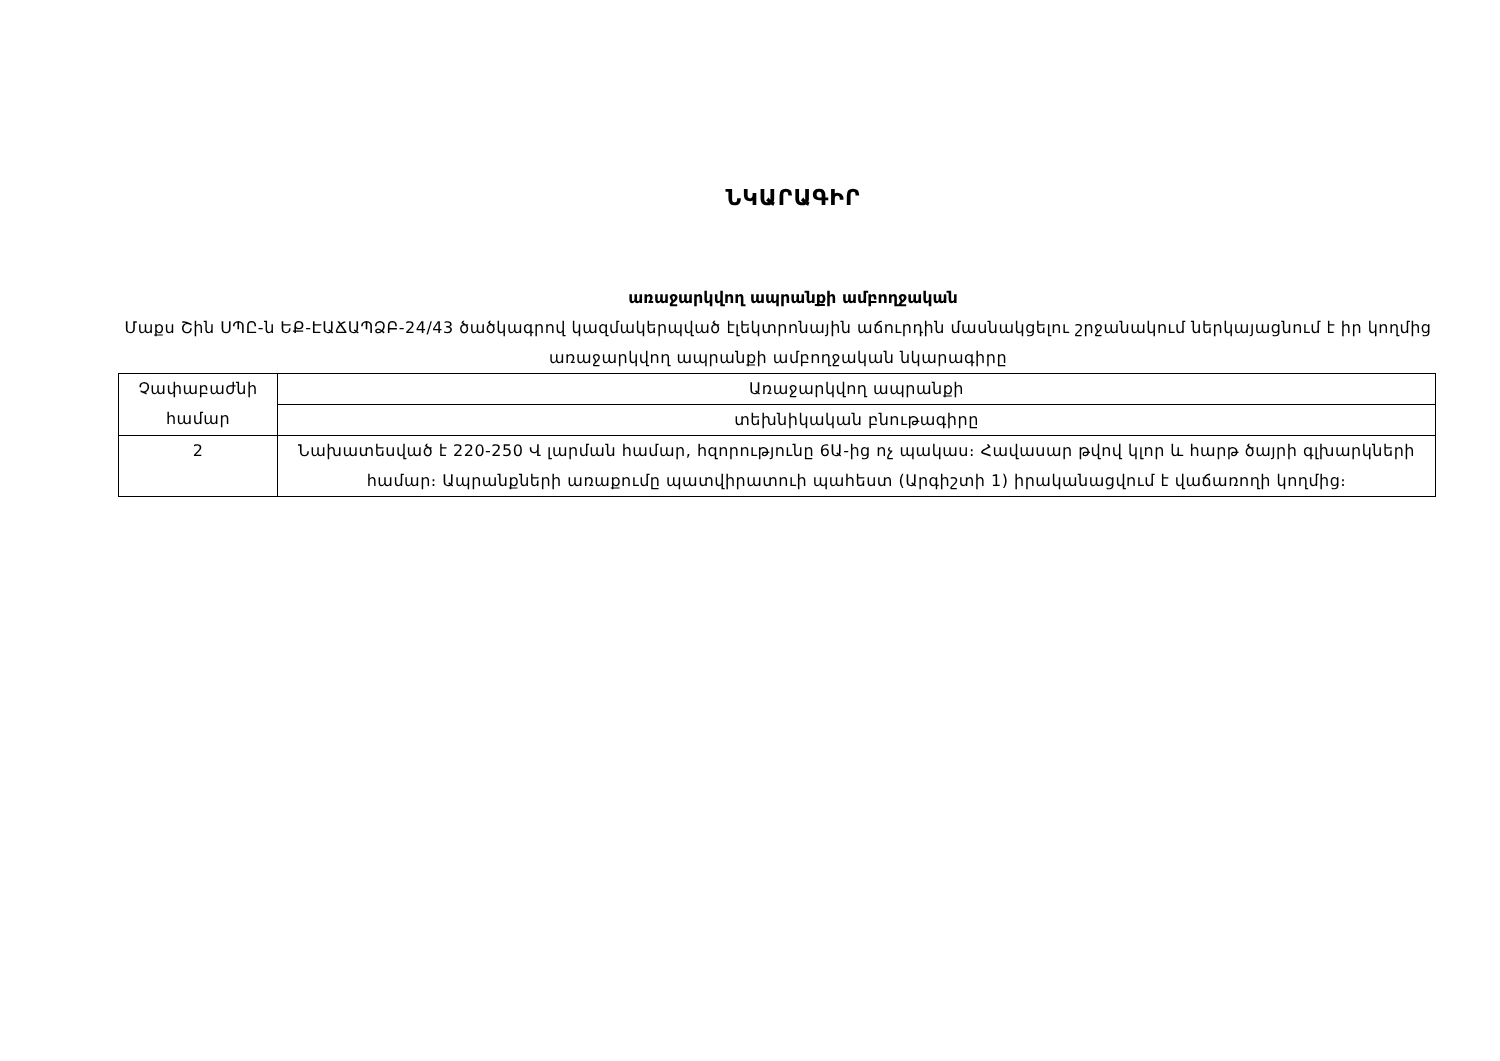ՆԿԱՐԱԳԻՐ
առաջարկվող ապրանքի ամբողջական
Մաքս Շին ՍՊԸ-ն ԵՔ-ԷԱՃԱՊՁԲ-24/43 ծածկագրով կազմակերպված էլեկտրոնային աճուրդին մասնակցելու շրջանակում ներկայացնում է իր կողմից առաջարկվող ապրանքի ամբողջական նկարագիրը
| Չափաբաժնի համար | Առաջարկվող ապրանքի |
| | տեխնիկական բնութագիրը |
| 2 | Նախատեսված է 220-250 Վ լարման համար, հզորությունը 6Ա-ից ոչ պակաս։ Հավասար թվով կլոր և հարթ ծայրի գլխարկների համար։ Ապրանքների առաքումը պատվիրատուի պահեստ (Արգիշտի 1) իրականացվում է վաճառողի կողմից։ |